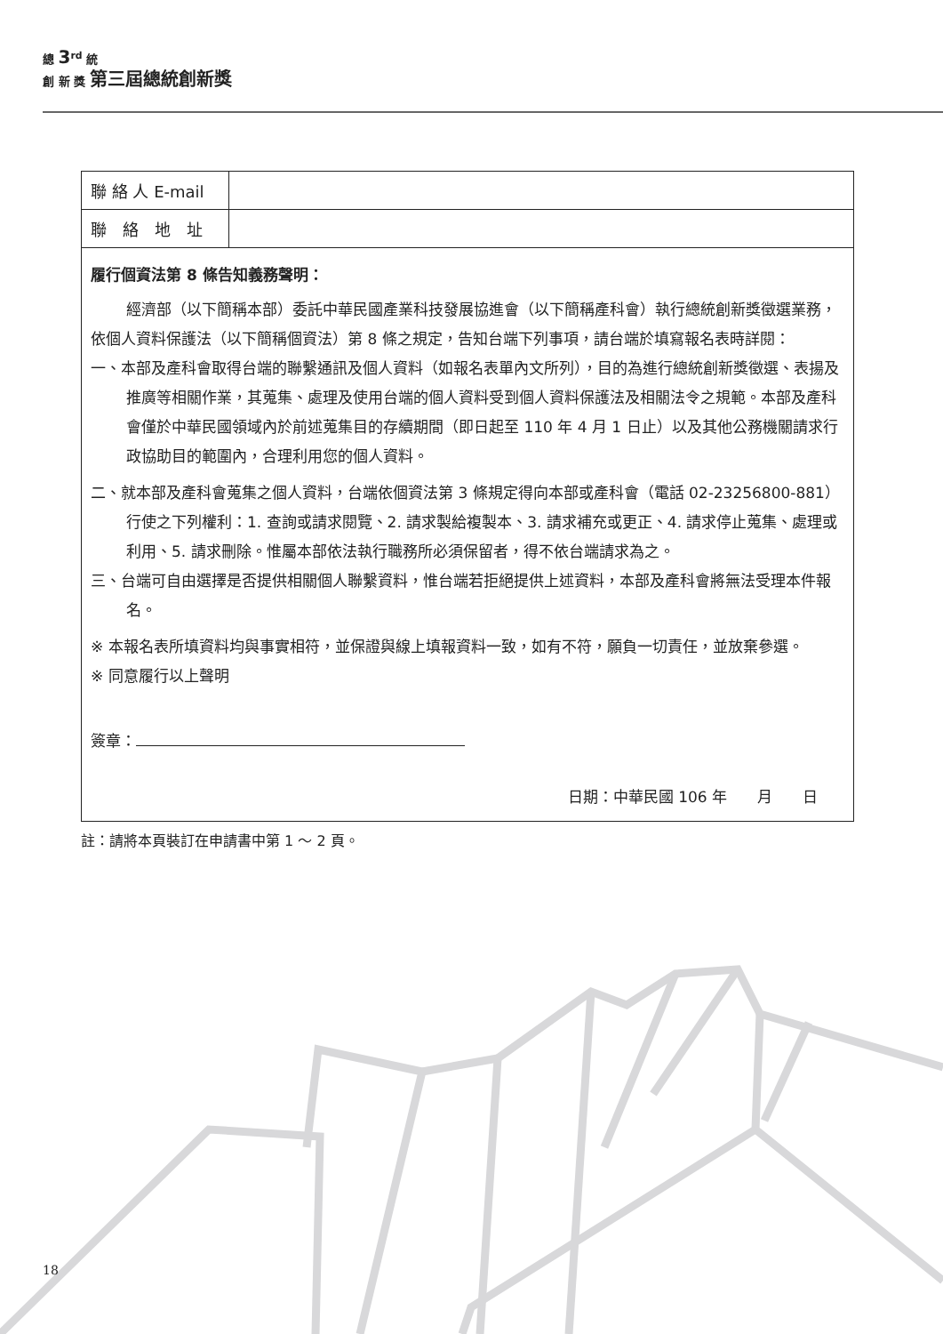總 3<sup>rd</sup> 統
創 新 獎 第三屆總統創新獎
| 聯 絡 人 E-mail | |
| 聯 絡 地 址 | |
| 履行個資法第 8 條告知義務聲明： 經濟部（以下簡稱本部）委託中華民國產業科技發展協進會（以下簡稱產科會）執行總統創新獎徵選業務，依個人資料保護法（以下簡稱個資法）第 8 條之規定，告知台端下列事項，請台端於填寫報名表時詳閱： 一、本部及產科會取得台端的聯繫通訊及個人資料（如報名表單內文所列），目的為進行總統創新獎徵選、表揚及推廣等相關作業，其蒐集、處理及使用台端的個人資料受到個人資料保護法及相關法令之規範。本部及產科會僅於中華民國領域內於前述蒐集目的存續期間（即日起至 110 年 4 月 1 日止）以及其他公務機關請求行政協助目的範圍內，合理利用您的個人資料。 二、就本部及產科會蒐集之個人資料，台端依個資法第 3 條規定得向本部或產科會（電話 02-23256800-881）行使之下列權利：1. 查詢或請求閱覽、2. 請求製給複製本、3. 請求補充或更正、4. 請求停止蒐集、處理或利用、5. 請求刪除。惟屬本部依法執行職務所必須保留者，得不依台端請求為之。 三、台端可自由選擇是否提供相關個人聯繫資料，惟台端若拒絕提供上述資料，本部及產科會將無法受理本件報名。 ※ 本報名表所填資料均與事實相符，並保證與線上填報資料一致，如有不符，願負一切責任，並放棄參選。 ※ 同意履行以上聲明 簽章： 日期：中華民國 106 年 月 日 | |
註：請將本頁裝訂在申請書中第 1 ～ 2 頁。
18